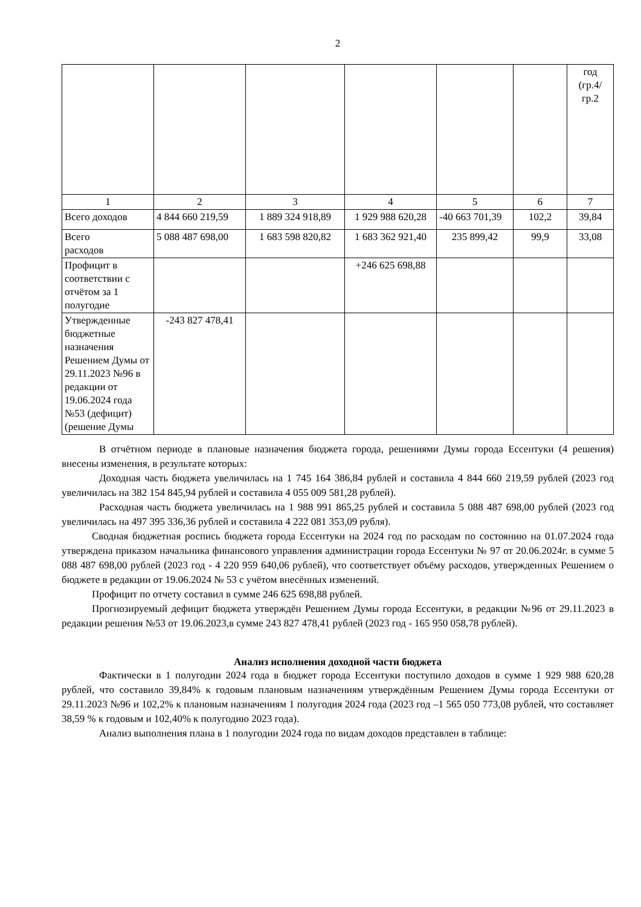2
| | | | | | | год (гр.4/ гр.2 |
| 1 | 2 | 3 | 4 | 5 | 6 | 7 |
| Всего доходов | 4 844 660 219,59 | 1 889 324 918,89 | 1 929 988 620,28 | -40 663 701,39 | 102,2 | 39,84 |
| Всего расходов | 5 088 487 698,00 | 1 683 598 820,82 | 1 683 362 921,40 | 235 899,42 | 99,9 | 33,08 |
| Профицит в соответствии с отчётом за 1 полугодие | | | +246 625 698,88 | | | |
| Утвержденные бюджетные назначения Решением Думы от 29.11.2023 №96 в редакции от 19.06.2024 года №53 (дефицит) (решение Думы | -243 827 478,41 | | | | | |
В отчётном периоде в плановые назначения бюджета города, решениями Думы города Ессентуки (4 решения) внесены изменения, в результате которых:
Доходная часть бюджета увеличилась на 1 745 164 386,84 рублей и составила 4 844 660 219,59 рублей (2023 год увеличилась на 382 154 845,94 рублей и составила 4 055 009 581,28 рублей).
Расходная часть бюджета увеличилась на 1 988 991 865,25 рублей и составила 5 088 487 698,00 рублей (2023 год увеличилась на 497 395 336,36 рублей и составила 4 222 081 353,09 рубля).
Сводная бюджетная роспись бюджета города Ессентуки на 2024 год по расходам по состоянию на 01.07.2024 года утверждена приказом начальника финансового управления администрации города Ессентуки № 97 от 20.06.2024г. в сумме 5 088 487 698,00 рублей (2023 год - 4 220 959 640,06 рублей), что соответствует объёму расходов, утвержденных Решением о бюджете в редакции от 19.06.2024 № 53 с учётом внесённых изменений.
Профицит по отчету составил в сумме 246 625 698,88 рублей.
Прогнозируемый дефицит бюджета утверждён Решением Думы города Ессентуки, в редакции №96 от 29.11.2023 в редакции решения №53 от 19.06.2023,в сумме 243 827 478,41 рублей (2023 год - 165 950 058,78 рублей).
Анализ исполнения доходной части бюджета
Фактически в 1 полугодии 2024 года в бюджет города Ессентуки поступило доходов в сумме 1 929 988 620,28 рублей, что составило 39,84% к годовым плановым назначениям утверждённым Решением Думы города Ессентуки от 29.11.2023 №96 и 102,2% к плановым назначениям 1 полугодия 2024 года (2023 год –1 565 050 773,08 рублей, что составляет 38,59 % к годовым и 102,40% к полугодию 2023 года).
Анализ выполнения плана в 1 полугодии 2024 года по видам доходов представлен в таблице: